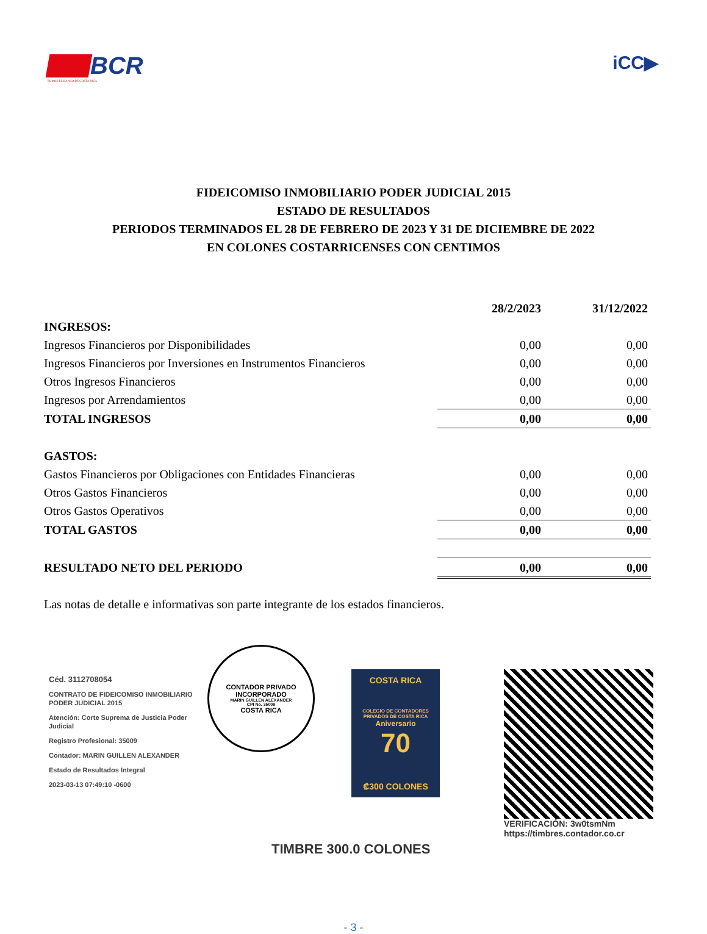BCR
SOMOS EL BANCO DE COSTA RICA
iCC▶
FIDEICOMISO INMOBILIARIO PODER JUDICIAL 2015
ESTADO DE RESULTADOS
PERIODOS TERMINADOS EL 28 DE FEBRERO DE 2023 Y 31 DE DICIEMBRE DE 2022
EN COLONES COSTARRICENSES CON CENTIMOS
| | 28/2/2023 | 31/12/2022 |
| INGRESOS: | | |
| Ingresos Financieros por Disponibilidades | 0,00 | 0,00 |
| Ingresos Financieros por Inversiones en Instrumentos Financieros | 0,00 | 0,00 |
| Otros Ingresos Financieros | 0,00 | 0,00 |
| Ingresos por Arrendamientos | 0,00 | 0,00 |
| TOTAL INGRESOS | 0,00 | 0,00 |
| GASTOS: | | |
| Gastos Financieros por Obligaciones con Entidades Financieras | 0,00 | 0,00 |
| Otros Gastos Financieros | 0,00 | 0,00 |
| Otros Gastos Operativos | 0,00 | 0,00 |
| TOTAL GASTOS | 0,00 | 0,00 |
| RESULTADO NETO DEL PERIODO | 0,00 | 0,00 |
Las notas de detalle e informativas son parte integrante de los estados financieros.
Céd. 3112708054
CONTRATO DE FIDEICOMISO INMOBILIARIO PODER JUDICIAL 2015
Atención: Corte Suprema de Justicia Poder Judicial
Registro Profesional: 35009
Contador: MARIN GUILLEN ALEXANDER
Estado de Resultados Integral
2023-03-13 07:49:10 -0600
CONTADOR PRIVADO INCORPORADO
MARIN GUILLEN ALEXANDER
CPI No. 35009
COSTA RICA
COSTA RICA
COLEGIO DE CONTADORES PRIVADOS DE COSTA RICA
Aniversario
70
₡300 COLONES
VERIFICACIÓN: 3w0tsmNm
https://timbres.contador.co.cr
TIMBRE 300.0 COLONES
- 3 -